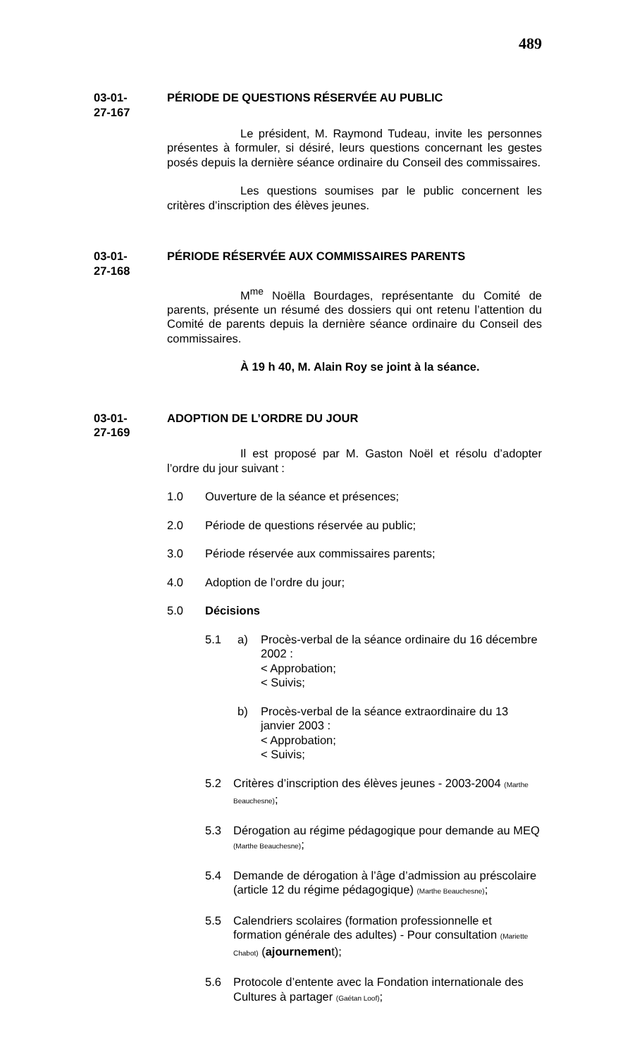489
03-01-
27-167
PÉRIODE DE QUESTIONS RÉSERVÉE AU PUBLIC
Le président, M. Raymond Tudeau, invite les personnes présentes à formuler, si désiré, leurs questions concernant les gestes posés depuis la dernière séance ordinaire du Conseil des commissaires.
Les questions soumises par le public concernent les critères d’inscription des élèves jeunes.
03-01-
27-168
PÉRIODE RÉSERVÉE AUX COMMISSAIRES PARENTS
M<sup>me</sup> Noëlla Bourdages, représentante du Comité de parents, présente un résumé des dossiers qui ont retenu l’attention du Comité de parents depuis la dernière séance ordinaire du Conseil des commissaires.
À 19 h 40, M. Alain Roy se joint à la séance.
03-01-
27-169
ADOPTION DE L’ORDRE DU JOUR
Il est proposé par M. Gaston Noël et résolu d’adopter l’ordre du jour suivant :
1.0 Ouverture de la séance et présences;
2.0 Période de questions réservée au public;
3.0 Période réservée aux commissaires parents;
4.0 Adoption de l’ordre du jour;
5.0 Décisions
5.1 a) Procès-verbal de la séance ordinaire du 16 décembre 2002 :
< Approbation;
< Suivis;
b) Procès-verbal de la séance extraordinaire du 13 janvier 2003 :
< Approbation;
< Suivis;
5.2 Critères d’inscription des élèves jeunes - 2003-2004 (Marthe Beauchesne);
5.3 Dérogation au régime pédagogique pour demande au MEQ (Marthe Beauchesne);
5.4 Demande de dérogation à l’âge d’admission au préscolaire (article 12 du régime pédagogique) (Marthe Beauchesne);
5.5 Calendriers scolaires (formation professionnelle et formation générale des adultes) - Pour consultation (Mariette Chabot) (ajournement);
5.6 Protocole d’entente avec la Fondation internationale des Cultures à partager (Gaétan Loof);